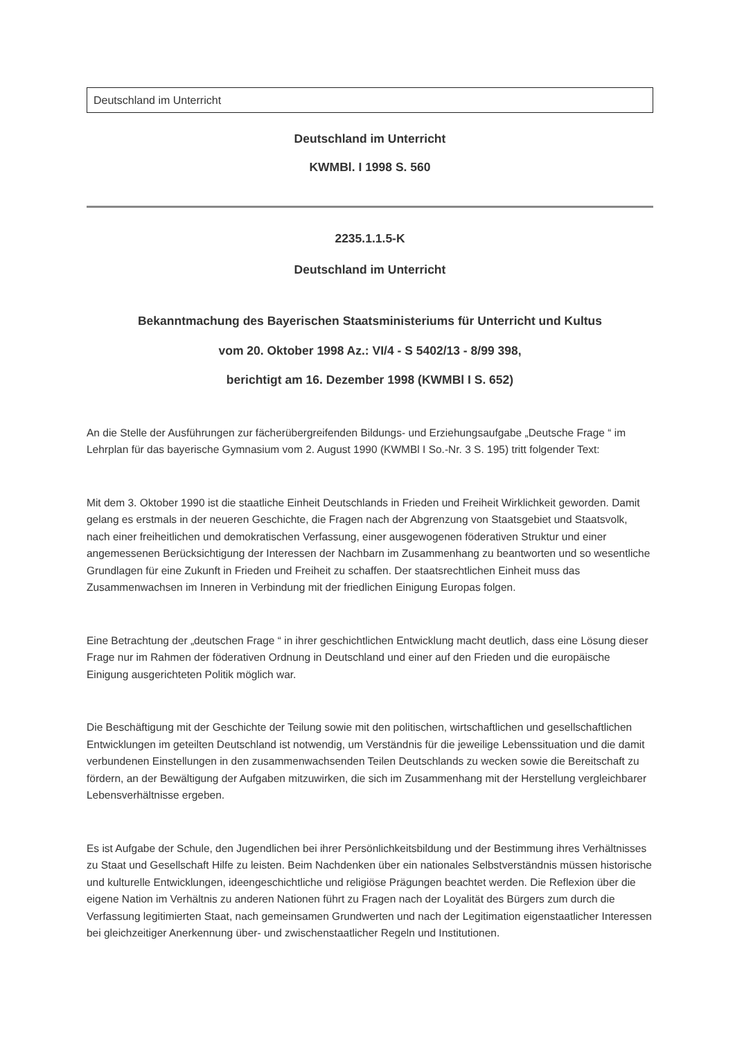Deutschland im Unterricht
Deutschland im Unterricht
KWMBl. I 1998 S. 560
2235.1.1.5-K
Deutschland im Unterricht
Bekanntmachung des Bayerischen Staatsministeriums für Unterricht und Kultus
vom 20. Oktober 1998 Az.: VI/4 - S 5402/13 - 8/99 398,
berichtigt am 16. Dezember 1998 (KWMBl I S. 652)
An die Stelle der Ausführungen zur fächerübergreifenden Bildungs- und Erziehungsaufgabe „Deutsche Frage “ im Lehrplan für das bayerische Gymnasium vom 2. August 1990 (KWMBl I So.-Nr. 3 S. 195) tritt folgender Text:
Mit dem 3. Oktober 1990 ist die staatliche Einheit Deutschlands in Frieden und Freiheit Wirklichkeit geworden. Damit gelang es erstmals in der neueren Geschichte, die Fragen nach der Abgrenzung von Staatsgebiet und Staatsvolk, nach einer freiheitlichen und demokratischen Verfassung, einer ausgewogenen föderativen Struktur und einer angemessenen Berücksichtigung der Interessen der Nachbarn im Zusammenhang zu beantworten und so wesentliche Grundlagen für eine Zukunft in Frieden und Freiheit zu schaffen. Der staatsrechtlichen Einheit muss das Zusammenwachsen im Inneren in Verbindung mit der friedlichen Einigung Europas folgen.
Eine Betrachtung der „deutschen Frage “ in ihrer geschichtlichen Entwicklung macht deutlich, dass eine Lösung dieser Frage nur im Rahmen der föderativen Ordnung in Deutschland und einer auf den Frieden und die europäische Einigung ausgerichteten Politik möglich war.
Die Beschäftigung mit der Geschichte der Teilung sowie mit den politischen, wirtschaftlichen und gesellschaftlichen Entwicklungen im geteilten Deutschland ist notwendig, um Verständnis für die jeweilige Lebenssituation und die damit verbundenen Einstellungen in den zusammenwachsenden Teilen Deutschlands zu wecken sowie die Bereitschaft zu fördern, an der Bewältigung der Aufgaben mitzuwirken, die sich im Zusammenhang mit der Herstellung vergleichbarer Lebensverhältnisse ergeben.
Es ist Aufgabe der Schule, den Jugendlichen bei ihrer Persönlichkeitsbildung und der Bestimmung ihres Verhältnisses zu Staat und Gesellschaft Hilfe zu leisten. Beim Nachdenken über ein nationales Selbstverständnis müssen historische und kulturelle Entwicklungen, ideengeschichtliche und religiöse Prägungen beachtet werden. Die Reflexion über die eigene Nation im Verhältnis zu anderen Nationen führt zu Fragen nach der Loyalität des Bürgers zum durch die Verfassung legitimierten Staat, nach gemeinsamen Grundwerten und nach der Legitimation eigenstaatlicher Interessen bei gleichzeitiger Anerkennung über- und zwischenstaatlicher Regeln und Institutionen.